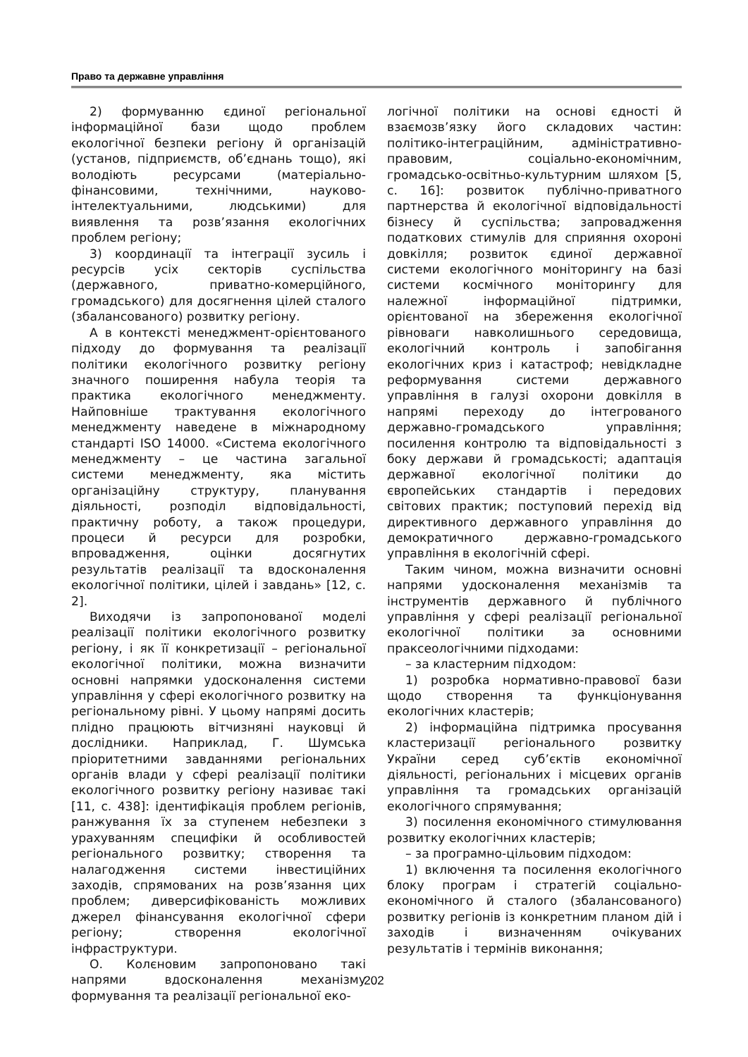Право та державне управління
2) формуванню єдиної регіональної інформаційної бази щодо проблем екологічної безпеки регіону й організацій (установ, підприємств, об’єднань тощо), які володіють ресурсами (матеріально-фінансовими, технічними, науково-інтелектуальними, людськими) для виявлення та розв’язання екологічних проблем регіону;
3) координації та інтеграції зусиль і ресурсів усіх секторів суспільства (державного, приватно-комерційного, громадського) для досягнення цілей сталого (збалансованого) розвитку регіону.
А в контексті менеджмент-орієнтованого підходу до формування та реалізації політики екологічного розвитку регіону значного поширення набула теорія та практика екологічного менеджменту. Найповніше трактування екологічного менеджменту наведене в міжнародному стандарті ISO 14000. «Система екологічного менеджменту – це частина загальної системи менеджменту, яка містить організаційну структуру, планування діяльності, розподіл відповідальності, практичну роботу, а також процедури, процеси й ресурси для розробки, впровадження, оцінки досягнутих результатів реалізації та вдосконалення екологічної політики, цілей і завдань» [12, с. 2].
Виходячи із запропонованої моделі реалізації політики екологічного розвитку регіону, і як її конкретизації – регіональної екологічної політики, можна визначити основні напрямки удосконалення системи управління у сфері екологічного розвитку на регіональному рівні. У цьому напрямі досить плідно працюють вітчизняні науковці й дослідники. Наприклад, Г. Шумська пріоритетними завданнями регіональних органів влади у сфері реалізації політики екологічного розвитку регіону називає такі [11, с. 438]: ідентифікація проблем регіонів, ранжування їх за ступенем небезпеки з урахуванням специфіки й особливостей регіонального розвитку; створення та налагодження системи інвестиційних заходів, спрямованих на розв’язання цих проблем; диверсифікованість можливих джерел фінансування екологічної сфери регіону; створення екологічної інфраструктури.
О. Колєновим запропоновано такі напрями вдосконалення механізму формування та реалізації регіональної еко-
логічної політики на основі єдності й взаємозв’язку його складових частин: політико-інтеграційним, адміністративно-правовим, соціально-економічним, громадсько-освітньо-культурним шляхом [5, с. 16]: розвиток публічно-приватного партнерства й екологічної відповідальності бізнесу й суспільства; запровадження податкових стимулів для сприяння охороні довкілля; розвиток єдиної державної системи екологічного моніторингу на базі системи космічного моніторингу для належної інформаційної підтримки, орієнтованої на збереження екологічної рівноваги навколишнього середовища, екологічний контроль і запобігання екологічних криз і катастроф; невідкладне реформування системи державного управління в галузі охорони довкілля в напрямі переходу до інтегрованого державно-громадського управління; посилення контролю та відповідальності з боку держави й громадськості; адаптація державної екологічної політики до європейських стандартів і передових світових практик; поступовий перехід від директивного державного управління до демократичного державно-громадського управління в екологічній сфері.
Таким чином, можна визначити основні напрями удосконалення механізмів та інструментів державного й публічного управління у сфері реалізації регіональної екологічної політики за основними праксеологічними підходами:
– за кластерним підходом:
1) розробка нормативно-правової бази щодо створення та функціонування екологічних кластерів;
2) інформаційна підтримка просування кластеризації регіонального розвитку України серед суб’єктів економічної діяльності, регіональних і місцевих органів управління та громадських організацій екологічного спрямування;
3) посилення економічного стимулювання розвитку екологічних кластерів;
– за програмно-цільовим підходом:
1) включення та посилення екологічного блоку програм і стратегій соціально-економічного й сталого (збалансованого) розвитку регіонів із конкретним планом дій і заходів і визначенням очікуваних результатів і термінів виконання;
202